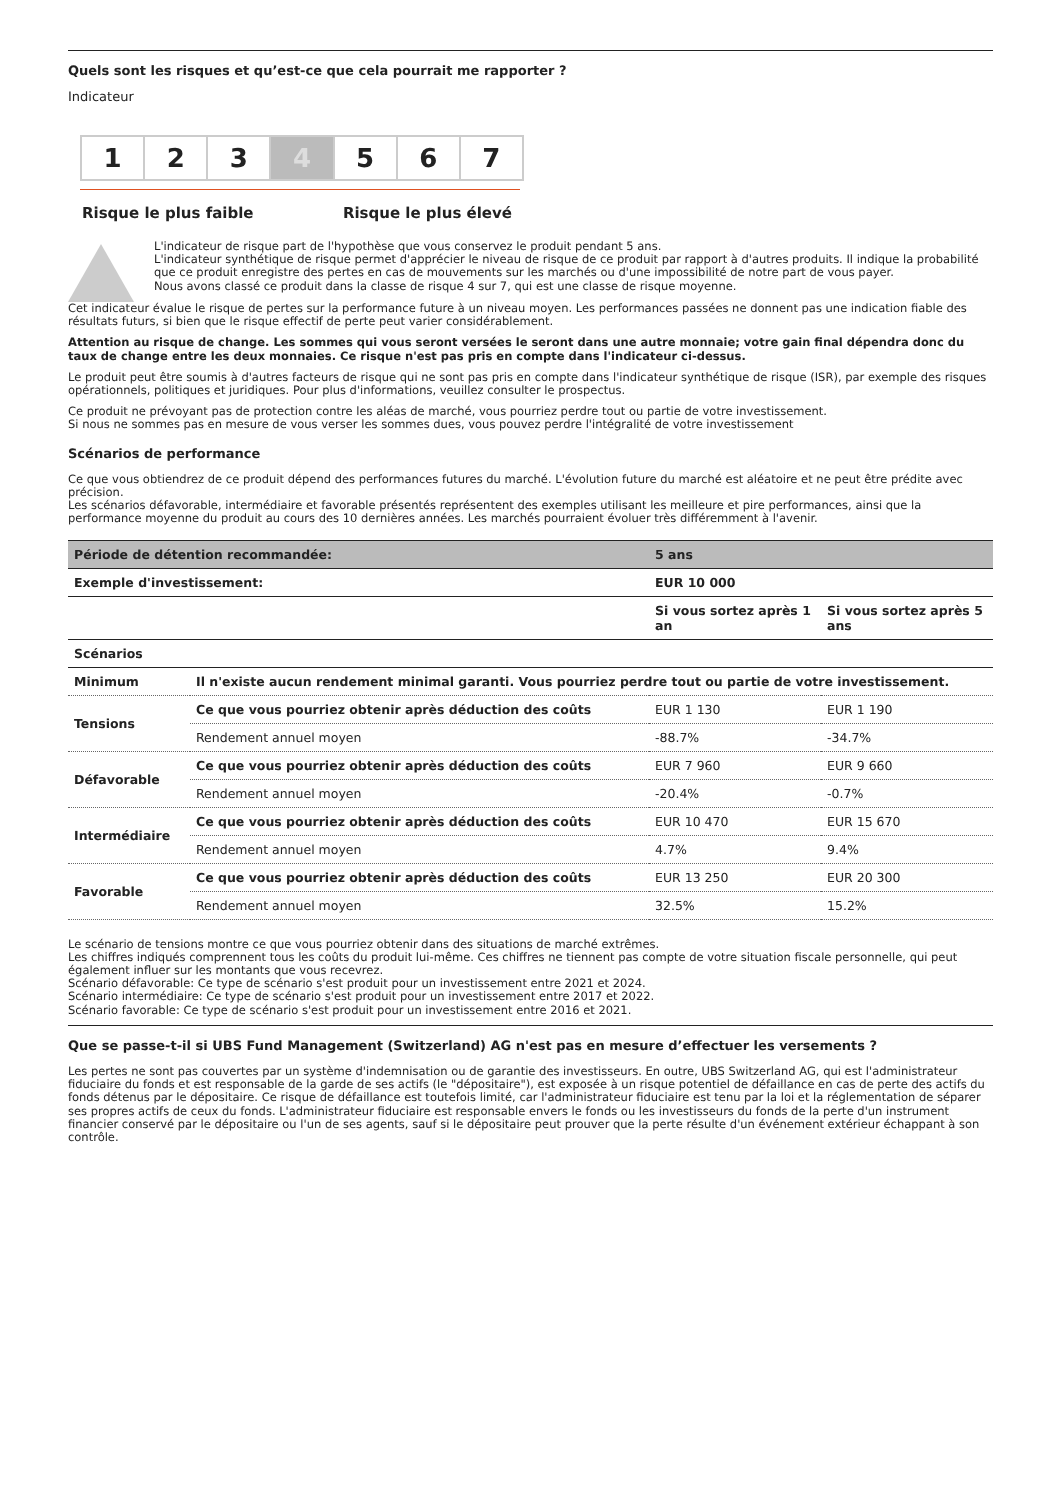Quels sont les risques et qu’est-ce que cela pourrait me rapporter ?
Indicateur
1 2 3 4 5 6 7
Risque le plus faible Risque le plus élevé
L'indicateur de risque part de l'hypothèse que vous conservez le produit pendant 5 ans.
L'indicateur synthétique de risque permet d'apprécier le niveau de risque de ce produit par rapport à d'autres produits. Il indique la probabilité que ce produit enregistre des pertes en cas de mouvements sur les marchés ou d'une impossibilité de notre part de vous payer.
Nous avons classé ce produit dans la classe de risque 4 sur 7, qui est une classe de risque moyenne.
Cet indicateur évalue le risque de pertes sur la performance future à un niveau moyen. Les performances passées ne donnent pas une indication fiable des résultats futurs, si bien que le risque effectif de perte peut varier considérablement.
Attention au risque de change. Les sommes qui vous seront versées le seront dans une autre monnaie; votre gain final dépendra donc du taux de change entre les deux monnaies. Ce risque n'est pas pris en compte dans l'indicateur ci-dessus.
Le produit peut être soumis à d'autres facteurs de risque qui ne sont pas pris en compte dans l'indicateur synthétique de risque (ISR), par exemple des risques opérationnels, politiques et juridiques. Pour plus d'informations, veuillez consulter le prospectus.
Ce produit ne prévoyant pas de protection contre les aléas de marché, vous pourriez perdre tout ou partie de votre investissement.
Si nous ne sommes pas en mesure de vous verser les sommes dues, vous pouvez perdre l'intégralité de votre investissement
Scénarios de performance
Ce que vous obtiendrez de ce produit dépend des performances futures du marché. L'évolution future du marché est aléatoire et ne peut être prédite avec précision.
Les scénarios défavorable, intermédiaire et favorable présentés représentent des exemples utilisant les meilleure et pire performances, ainsi que la performance moyenne du produit au cours des 10 dernières années. Les marchés pourraient évoluer très différemment à l'avenir.
| Période de détention recommandée: | | 5 ans | |
| --- | --- | --- | --- |
| Exemple d'investissement: | | EUR 10 000 | |
| | | Si vous sortez après 1 an | Si vous sortez après 5 ans |
| Scénarios | | | |
| Minimum | Il n'existe aucun rendement minimal garanti. Vous pourriez perdre tout ou partie de votre investissement. | | |
| Tensions | Ce que vous pourriez obtenir après déduction des coûts | EUR 1 130 | EUR 1 190 |
| | Rendement annuel moyen | -88.7% | -34.7% |
| Défavorable | Ce que vous pourriez obtenir après déduction des coûts | EUR 7 960 | EUR 9 660 |
| | Rendement annuel moyen | -20.4% | -0.7% |
| Intermédiaire | Ce que vous pourriez obtenir après déduction des coûts | EUR 10 470 | EUR 15 670 |
| | Rendement annuel moyen | 4.7% | 9.4% |
| Favorable | Ce que vous pourriez obtenir après déduction des coûts | EUR 13 250 | EUR 20 300 |
| | Rendement annuel moyen | 32.5% | 15.2% |
Le scénario de tensions montre ce que vous pourriez obtenir dans des situations de marché extrêmes.
Les chiffres indiqués comprennent tous les coûts du produit lui-même. Ces chiffres ne tiennent pas compte de votre situation fiscale personnelle, qui peut également influer sur les montants que vous recevrez.
Scénario défavorable: Ce type de scénario s'est produit pour un investissement entre 2021 et 2024.
Scénario intermédiaire: Ce type de scénario s'est produit pour un investissement entre 2017 et 2022.
Scénario favorable: Ce type de scénario s'est produit pour un investissement entre 2016 et 2021.
Que se passe-t-il si UBS Fund Management (Switzerland) AG n'est pas en mesure d’effectuer les versements ?
Les pertes ne sont pas couvertes par un système d'indemnisation ou de garantie des investisseurs. En outre, UBS Switzerland AG, qui est l'administrateur fiduciaire du fonds et est responsable de la garde de ses actifs (le "dépositaire"), est exposée à un risque potentiel de défaillance en cas de perte des actifs du fonds détenus par le dépositaire. Ce risque de défaillance est toutefois limité, car l'administrateur fiduciaire est tenu par la loi et la réglementation de séparer ses propres actifs de ceux du fonds. L'administrateur fiduciaire est responsable envers le fonds ou les investisseurs du fonds de la perte d'un instrument financier conservé par le dépositaire ou l'un de ses agents, sauf si le dépositaire peut prouver que la perte résulte d'un événement extérieur échappant à son contrôle.